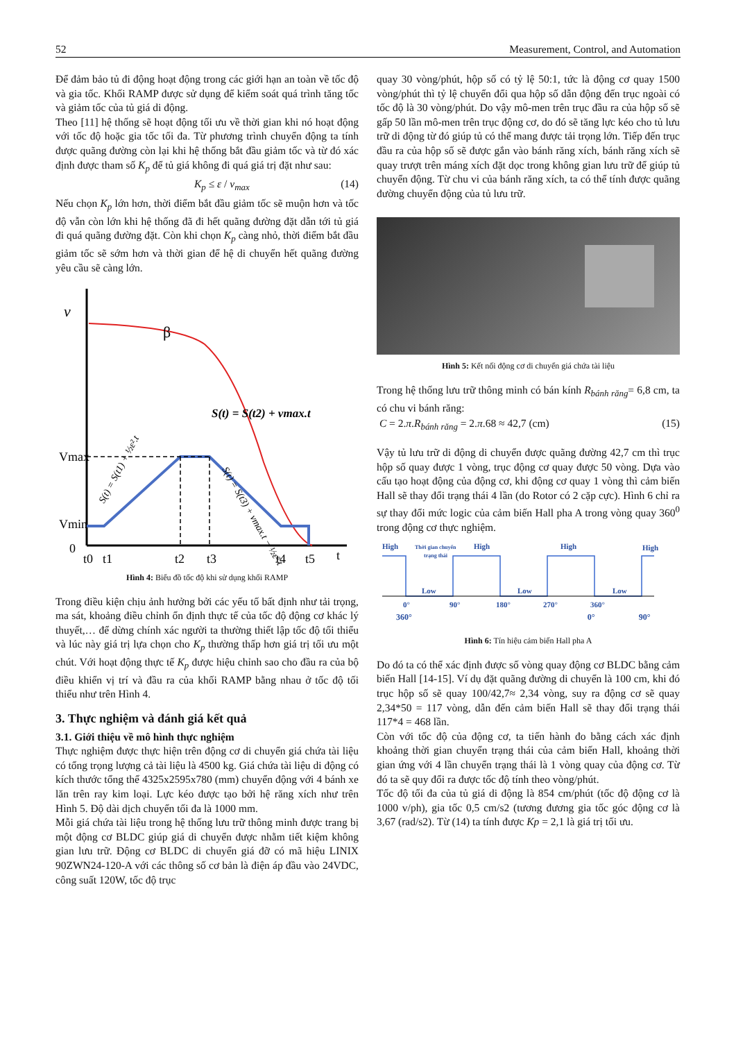52 Measurement, Control, and Automation
Để đảm bảo tủ đi động hoạt động trong các giới hạn an toàn về tốc độ và gia tốc. Khối RAMP được sử dụng để kiểm soát quá trình tăng tốc và giảm tốc của tủ giá di động.
Theo [11] hệ thống sẽ hoạt động tối ưu về thời gian khi nó hoạt động với tốc độ hoặc gia tốc tối đa. Từ phương trình chuyển động ta tính được quãng đường còn lại khi hệ thống bắt đầu giảm tốc và từ đó xác định được tham số K<sub>p</sub> để tủ giá không đi quá giá trị đặt như sau:
K<sub>p</sub> ≤ ε / v<sub>max</sub> (14)
Nếu chọn K<sub>p</sub> lớn hơn, thời điểm bắt đầu giảm tốc sẽ muộn hơn và tốc độ vẫn còn lớn khi hệ thống đã đi hết quãng đường đặt dẫn tới tủ giá đi quá quãng đường đặt. Còn khi chọn K<sub>p</sub> càng nhỏ, thời điểm bắt đầu giảm tốc sẽ sớm hơn và thời gian để hệ di chuyển hết quãng đường yêu cầu sẽ càng lớn.
v
β
S(t) = S(t2) + vmax.t
Vmax
Vmin
0
t0
t1
t2
t3
t4
t5
t
S(t) = S(t1) + ½ε².t
S(t) = S(t3) + vmax.t − ½ε².t
Hình 4: Biểu đồ tốc độ khi sử dụng khối RAMP
Trong điều kiện chịu ảnh hưởng bởi các yếu tố bất định như tải trọng, ma sát, khoảng điều chỉnh ổn định thực tế của tốc độ động cơ khác lý thuyết,… để dừng chính xác người ta thường thiết lập tốc độ tối thiểu và lúc này giá trị lựa chọn cho K<sub>p</sub> thường thấp hơn giá trị tối ưu một chút. Với hoạt động thực tế K<sub>p</sub> được hiệu chỉnh sao cho đầu ra của bộ điều khiển vị trí và đầu ra của khối RAMP bằng nhau ở tốc độ tối thiểu như trên Hình 4.
3. Thực nghiệm và đánh giá kết quả
3.1. Giới thiệu về mô hình thực nghiệm
Thực nghiệm được thực hiện trên động cơ di chuyển giá chứa tài liệu có tổng trọng lượng cả tài liệu là 4500 kg. Giá chứa tài liệu di động có kích thước tổng thể 4325x2595x780 (mm) chuyển động với 4 bánh xe lăn trên ray kim loại. Lực kéo được tạo bởi hệ răng xích như trên Hình 5. Độ dài dịch chuyển tối đa là 1000 mm.
Mỗi giá chứa tài liệu trong hệ thống lưu trữ thông minh được trang bị một động cơ BLDC giúp giá di chuyển được nhằm tiết kiệm không gian lưu trữ. Động cơ BLDC di chuyển giá đỡ có mã hiệu LINIX 90ZWN24-120-A với các thông số cơ bản là điện áp đầu vào 24VDC, công suất 120W, tốc độ trục
quay 30 vòng/phút, hộp số có tỷ lệ 50:1, tức là động cơ quay 1500 vòng/phút thì tỷ lệ chuyển đổi qua hộp số dẫn động đến trục ngoài có tốc độ là 30 vòng/phút. Do vậy mô-men trên trục đầu ra của hộp số sẽ gấp 50 lần mô-men trên trục động cơ, do đó sẽ tăng lực kéo cho tủ lưu trữ di động từ đó giúp tủ có thể mang được tải trọng lớn. Tiếp đến trục đầu ra của hộp số sẽ được gắn vào bánh răng xích, bánh răng xích sẽ quay trượt trên máng xích đặt dọc trong không gian lưu trữ để giúp tủ chuyển động. Từ chu vi của bánh răng xích, ta có thể tính được quãng đường chuyển động của tủ lưu trữ.
Hình 5: Kết nối động cơ di chuyển giá chứa tài liệu
Trong hệ thống lưu trữ thông minh có bán kính R<sub>bánh răng</sub>= 6,8 cm, ta có chu vi bánh răng:
C = 2.π.R<sub>bánh răng</sub> = 2.π.68 ≈ 42,7 (cm) (15)
Vậy tủ lưu trữ di động di chuyển được quãng đường 42,7 cm thì trục hộp số quay được 1 vòng, trục động cơ quay được 50 vòng. Dựa vào cấu tạo hoạt động của động cơ, khi động cơ quay 1 vòng thì cảm biến Hall sẽ thay đổi trạng thái 4 lần (do Rotor có 2 cặp cực). Hình 6 chỉ ra sự thay đổi mức logic của cảm biến Hall pha A trong vòng quay 360<sup>0</sup> trong động cơ thực nghiệm.
High
High
High
High
Thời gian chuyển
trạng thái
Low
Low
Low
0°
90°
180°
270°
360°
360° 0° 90°
Hình 6: Tín hiệu cảm biến Hall pha A
Do đó ta có thể xác định được số vòng quay động cơ BLDC bằng cảm biến Hall [14-15]. Ví dụ đặt quãng đường di chuyển là 100 cm, khi đó trục hộp số sẽ quay 100/42,7≈ 2,34 vòng, suy ra động cơ sẽ quay 2,34*50 = 117 vòng, dẫn đến cảm biến Hall sẽ thay đổi trạng thái 117*4 = 468 lần.
Còn với tốc độ của động cơ, ta tiến hành đo bằng cách xác định khoảng thời gian chuyển trạng thái của cảm biến Hall, khoảng thời gian ứng với 4 lần chuyển trạng thái là 1 vòng quay của động cơ. Từ đó ta sẽ quy đổi ra được tốc độ tính theo vòng/phút.
Tốc độ tối đa của tủ giá di động là 854 cm/phút (tốc độ động cơ là 1000 v/ph), gia tốc 0,5 cm/s2 (tương đương gia tốc góc động cơ là 3,67 (rad/s2). Từ (14) ta tính được Kp = 2,1 là giá trị tối ưu.